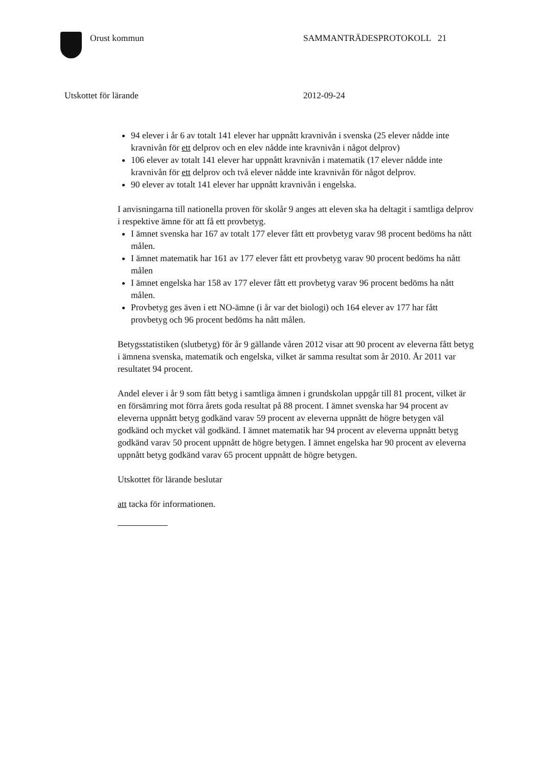Orust kommun SAMMANTRÄDESPROTOKOLL 21
Utskottet för lärande 2012-09-24
94 elever i år 6 av totalt 141 elever har uppnått kravnivån i svenska (25 elever nådde inte kravnivån för ett delprov och en elev nådde inte kravnivån i något delprov)
106 elever av totalt 141 elever har uppnått kravnivån i matematik (17 elever nådde inte kravnivån för ett delprov och två elever nådde inte kravnivån för något delprov.
90 elever av totalt 141 elever har uppnått kravnivån i engelska.
I anvisningarna till nationella proven för skolår 9 anges att eleven ska ha deltagit i samtliga delprov i respektive ämne för att få ett provbetyg.
I ämnet svenska har 167 av totalt 177 elever fått ett provbetyg varav 98 procent bedöms ha nått målen.
I ämnet matematik har 161 av 177 elever fått ett provbetyg varav 90 procent bedöms ha nått målen
I ämnet engelska har 158 av 177 elever fått ett provbetyg varav 96 procent bedöms ha nått målen.
Provbetyg ges även i ett NO-ämne (i år var det biologi) och 164 elever av 177 har fått provbetyg och 96 procent bedöms ha nått målen.
Betygsstatistiken (slutbetyg) för år 9 gällande våren 2012 visar att 90 procent av eleverna fått betyg i ämnena svenska, matematik och engelska, vilket är samma resultat som år 2010. År 2011 var resultatet 94 procent.
Andel elever i år 9 som fått betyg i samtliga ämnen i grundskolan uppgår till 81 procent, vilket är en försämring mot förra årets goda resultat på 88 procent. I ämnet svenska har 94 procent av eleverna uppnått betyg godkänd varav 59 procent av eleverna uppnått de högre betygen väl godkänd och mycket väl godkänd. I ämnet matematik har 94 procent av eleverna uppnått betyg godkänd varav 50 procent uppnått de högre betygen. I ämnet engelska har 90 procent av eleverna uppnått betyg godkänd varav 65 procent uppnått de högre betygen.
Utskottet för lärande beslutar
att tacka för informationen.